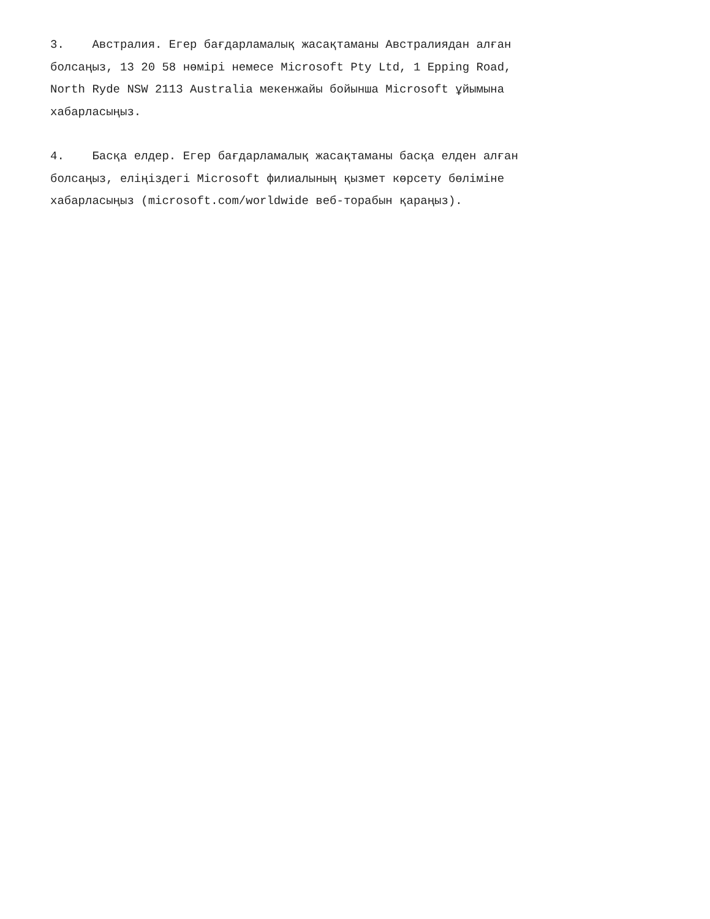3. Австралия. Егер бағдарламалық жасақтаманы Австралиядан алған болсаңыз, 13 20 58 нөмірі немесе Microsoft Pty Ltd, 1 Epping Road, North Ryde NSW 2113 Australia мекенжайы бойынша Microsoft ұйымына хабарласыңыз.
4. Басқа елдер. Егер бағдарламалық жасақтаманы басқа елден алған болсаңыз, еліңіздегі Microsoft филиалының қызмет көрсету бөліміне хабарласыңыз (microsoft.com/worldwide веб-торабын қараңыз).